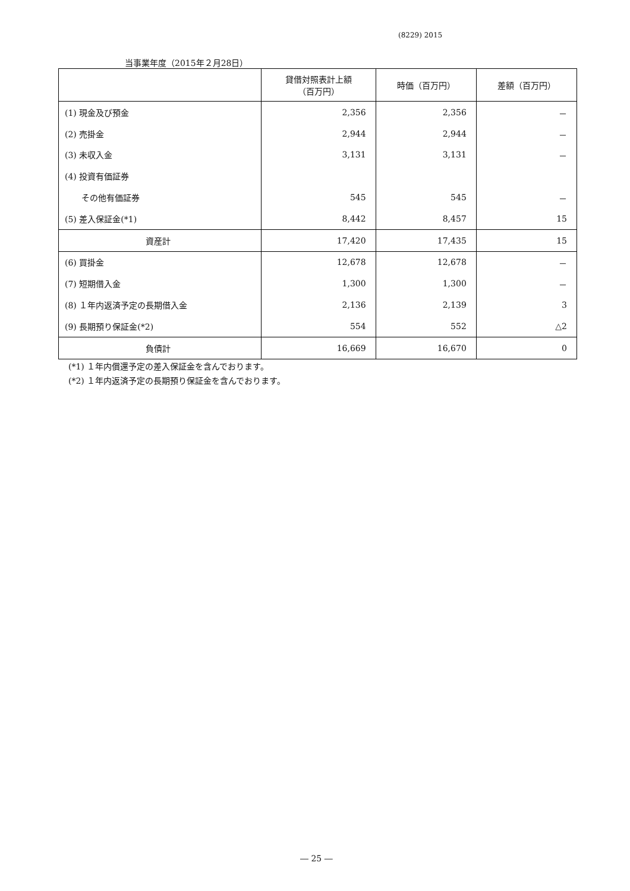(8229) 2015
当事業年度（2015年２月28日）
| | 貸借対照表計上額 （百万円） | 時価（百万円） | 差額（百万円） |
| --- | --- | --- | --- |
| (1) 現金及び預金 | 2,356 | 2,356 | － |
| (2) 売掛金 | 2,944 | 2,944 | － |
| (3) 未収入金 | 3,131 | 3,131 | － |
| (4) 投資有価証券 | | | |
| その他有価証券 | 545 | 545 | － |
| (5) 差入保証金(*1) | 8,442 | 8,457 | 15 |
| 資産計 | 17,420 | 17,435 | 15 |
| (6) 買掛金 | 12,678 | 12,678 | － |
| (7) 短期借入金 | 1,300 | 1,300 | － |
| (8) １年内返済予定の長期借入金 | 2,136 | 2,139 | 3 |
| (9) 長期預り保証金(*2) | 554 | 552 | △2 |
| 負債計 | 16,669 | 16,670 | 0 |
(*1) １年内償還予定の差入保証金を含んでおります。
(*2) １年内返済予定の長期預り保証金を含んでおります。
― 25 ―